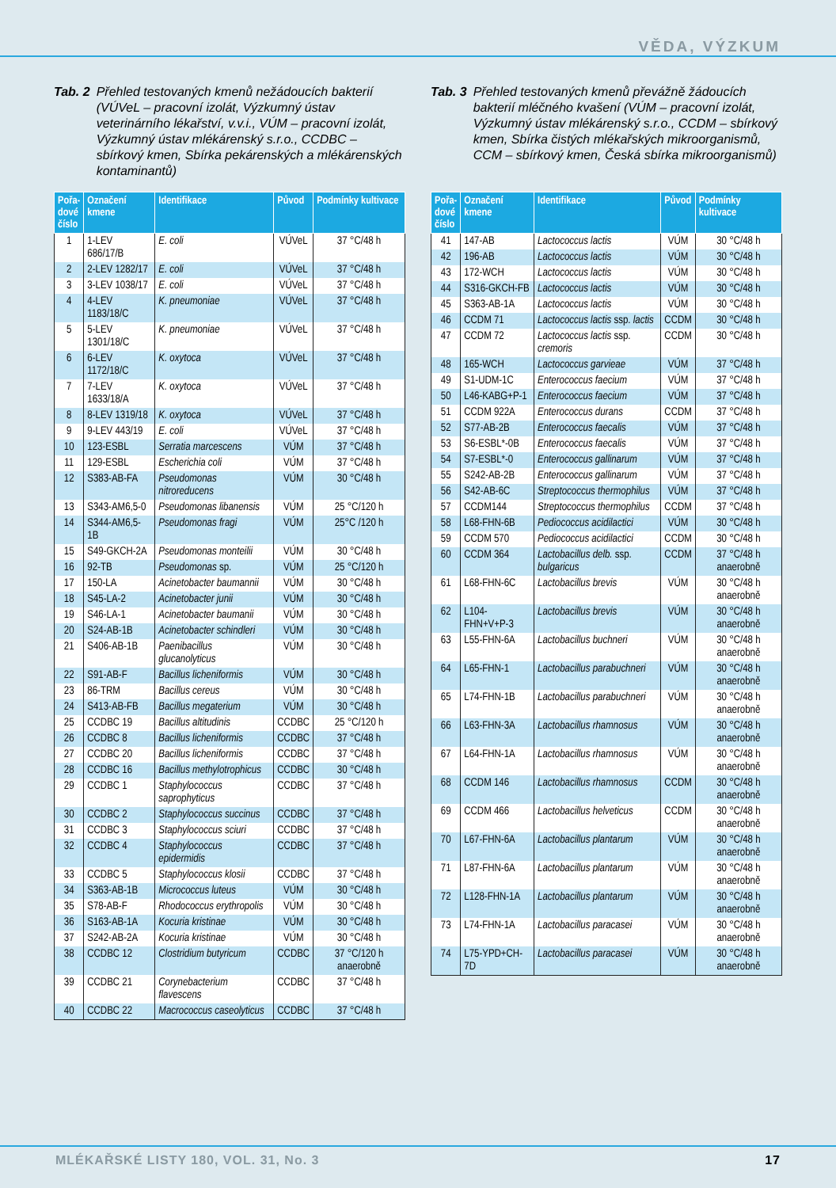VĚDA, VÝZKUM
Tab. 2 Přehled testovaných kmenů nežádoucích bakterií (VÚVeL – pracovní izolát, Výzkumný ústav veterinárního lékařství, v.v.i., VÚM – pracovní izolát, Výzkumný ústav mlékárenský s.r.o., CCDBC – sbírkový kmen, Sbírka pekárenských a mlékárenských kontaminantů)
| Pořa- dové číslo | Označení kmene | Identifikace | Původ | Podmínky kultivace |
| --- | --- | --- | --- | --- |
| 1 | 1-LEV 686/17/B | E. coli | VÚVeL | 37 °C/48 h |
| 2 | 2-LEV 1282/17 | E. coli | VÚVeL | 37 °C/48 h |
| 3 | 3-LEV 1038/17 | E. coli | VÚVeL | 37 °C/48 h |
| 4 | 4-LEV 1183/18/C | K. pneumoniae | VÚVeL | 37 °C/48 h |
| 5 | 5-LEV 1301/18/C | K. pneumoniae | VÚVeL | 37 °C/48 h |
| 6 | 6-LEV 1172/18/C | K. oxytoca | VÚVeL | 37 °C/48 h |
| 7 | 7-LEV 1633/18/A | K. oxytoca | VÚVeL | 37 °C/48 h |
| 8 | 8-LEV 1319/18 | K. oxytoca | VÚVeL | 37 °C/48 h |
| 9 | 9-LEV 443/19 | E. coli | VÚVeL | 37 °C/48 h |
| 10 | 123-ESBL | Serratia marcescens | VÚM | 37 °C/48 h |
| 11 | 129-ESBL | Escherichia coli | VÚM | 37 °C/48 h |
| 12 | S383-AB-FA | Pseudomonas nitroreducens | VÚM | 30 °C/48 h |
| 13 | S343-AM6,5-0 | Pseudomonas libanensis | VÚM | 25 °C/120 h |
| 14 | S344-AM6,5-1B | Pseudomonas fragi | VÚM | 25°C /120 h |
| 15 | S49-GKCH-2A | Pseudomonas monteilii | VÚM | 30 °C/48 h |
| 16 | 92-TB | Pseudomonas sp. | VÚM | 25 °C/120 h |
| 17 | 150-LA | Acinetobacter baumannii | VÚM | 30 °C/48 h |
| 18 | S45-LA-2 | Acinetobacter junii | VÚM | 30 °C/48 h |
| 19 | S46-LA-1 | Acinetobacter baumanii | VÚM | 30 °C/48 h |
| 20 | S24-AB-1B | Acinetobacter schindleri | VÚM | 30 °C/48 h |
| 21 | S406-AB-1B | Paenibacillus glucanolyticus | VÚM | 30 °C/48 h |
| 22 | S91-AB-F | Bacillus licheniformis | VÚM | 30 °C/48 h |
| 23 | 86-TRM | Bacillus cereus | VÚM | 30 °C/48 h |
| 24 | S413-AB-FB | Bacillus megaterium | VÚM | 30 °C/48 h |
| 25 | CCDBC 19 | Bacillus altitudinis | CCDBC | 25 °C/120 h |
| 26 | CCDBC 8 | Bacillus licheniformis | CCDBC | 37 °C/48 h |
| 27 | CCDBC 20 | Bacillus licheniformis | CCDBC | 37 °C/48 h |
| 28 | CCDBC 16 | Bacillus methylotrophicus | CCDBC | 30 °C/48 h |
| 29 | CCDBC 1 | Staphylococcus saprophyticus | CCDBC | 37 °C/48 h |
| 30 | CCDBC 2 | Staphylococcus succinus | CCDBC | 37 °C/48 h |
| 31 | CCDBC 3 | Staphylococcus sciuri | CCDBC | 37 °C/48 h |
| 32 | CCDBC 4 | Staphylococcus epidermidis | CCDBC | 37 °C/48 h |
| 33 | CCDBC 5 | Staphylococcus klosii | CCDBC | 37 °C/48 h |
| 34 | S363-AB-1B | Micrococcus luteus | VÚM | 30 °C/48 h |
| 35 | S78-AB-F | Rhodococcus erythropolis | VÚM | 30 °C/48 h |
| 36 | S163-AB-1A | Kocuria kristinae | VÚM | 30 °C/48 h |
| 37 | S242-AB-2A | Kocuria kristinae | VÚM | 30 °C/48 h |
| 38 | CCDBC 12 | Clostridium butyricum | CCDBC | 37 °C/120 h anaerobně |
| 39 | CCDBC 21 | Corynebacterium flavescens | CCDBC | 37 °C/48 h |
| 40 | CCDBC 22 | Macrococcus caseolyticus | CCDBC | 37 °C/48 h |
Tab. 3 Přehled testovaných kmenů převážně žádoucích bakterií mléčného kvašení (VÚM – pracovní izolát, Výzkumný ústav mlékárenský s.r.o., CCDM – sbírkový kmen, Sbírka čistých mlékařských mikroorganismů, CCM – sbírkový kmen, Česká sbírka mikroorganismů)
| Pořa- dové číslo | Označení kmene | Identifikace | Původ | Podmínky kultivace |
| --- | --- | --- | --- | --- |
| 41 | 147-AB | Lactococcus lactis | VÚM | 30 °C/48 h |
| 42 | 196-AB | Lactococcus lactis | VÚM | 30 °C/48 h |
| 43 | 172-WCH | Lactococcus lactis | VÚM | 30 °C/48 h |
| 44 | S316-GKCH-FB | Lactococcus lactis | VÚM | 30 °C/48 h |
| 45 | S363-AB-1A | Lactococcus lactis | VÚM | 30 °C/48 h |
| 46 | CCDM 71 | Lactococcus lactis ssp. lactis | CCDM | 30 °C/48 h |
| 47 | CCDM 72 | Lactococcus lactis ssp. cremoris | CCDM | 30 °C/48 h |
| 48 | 165-WCH | Lactococcus garvieae | VÚM | 37 °C/48 h |
| 49 | S1-UDM-1C | Enterococcus faecium | VÚM | 37 °C/48 h |
| 50 | L46-KABG+P-1 | Enterococcus faecium | VÚM | 37 °C/48 h |
| 51 | CCDM 922A | Enterococcus durans | CCDM | 37 °C/48 h |
| 52 | S77-AB-2B | Enterococcus faecalis | VÚM | 37 °C/48 h |
| 53 | S6-ESBL*-0B | Enterococcus faecalis | VÚM | 37 °C/48 h |
| 54 | S7-ESBL*-0 | Enterococcus gallinarum | VÚM | 37 °C/48 h |
| 55 | S242-AB-2B | Enterococcus gallinarum | VÚM | 37 °C/48 h |
| 56 | S42-AB-6C | Streptococcus thermophilus | VÚM | 37 °C/48 h |
| 57 | CCDM144 | Streptococcus thermophilus | CCDM | 37 °C/48 h |
| 58 | L68-FHN-6B | Pediococcus acidilactici | VÚM | 30 °C/48 h |
| 59 | CCDM 570 | Pediococcus acidilactici | CCDM | 30 °C/48 h |
| 60 | CCDM 364 | Lactobacillus delb. ssp. bulgaricus | CCDM | 37 °C/48 h anaerobně |
| 61 | L68-FHN-6C | Lactobacillus brevis | VÚM | 30 °C/48 h anaerobně |
| 62 | L104-FHN+V+P-3 | Lactobacillus brevis | VÚM | 30 °C/48 h anaerobně |
| 63 | L55-FHN-6A | Lactobacillus buchneri | VÚM | 30 °C/48 h anaerobně |
| 64 | L65-FHN-1 | Lactobacillus parabuchneri | VÚM | 30 °C/48 h anaerobně |
| 65 | L74-FHN-1B | Lactobacillus parabuchneri | VÚM | 30 °C/48 h anaerobně |
| 66 | L63-FHN-3A | Lactobacillus rhamnosus | VÚM | 30 °C/48 h anaerobně |
| 67 | L64-FHN-1A | Lactobacillus rhamnosus | VÚM | 30 °C/48 h anaerobně |
| 68 | CCDM 146 | Lactobacillus rhamnosus | CCDM | 30 °C/48 h anaerobně |
| 69 | CCDM 466 | Lactobacillus helveticus | CCDM | 30 °C/48 h anaerobně |
| 70 | L67-FHN-6A | Lactobacillus plantarum | VÚM | 30 °C/48 h anaerobně |
| 71 | L87-FHN-6A | Lactobacillus plantarum | VÚM | 30 °C/48 h anaerobně |
| 72 | L128-FHN-1A | Lactobacillus plantarum | VÚM | 30 °C/48 h anaerobně |
| 73 | L74-FHN-1A | Lactobacillus paracasei | VÚM | 30 °C/48 h anaerobně |
| 74 | L75-YPD+CH-7D | Lactobacillus paracasei | VÚM | 30 °C/48 h anaerobně |
MLÉKAŘSKÉ LISTY 180, VOL. 31, No. 3 17